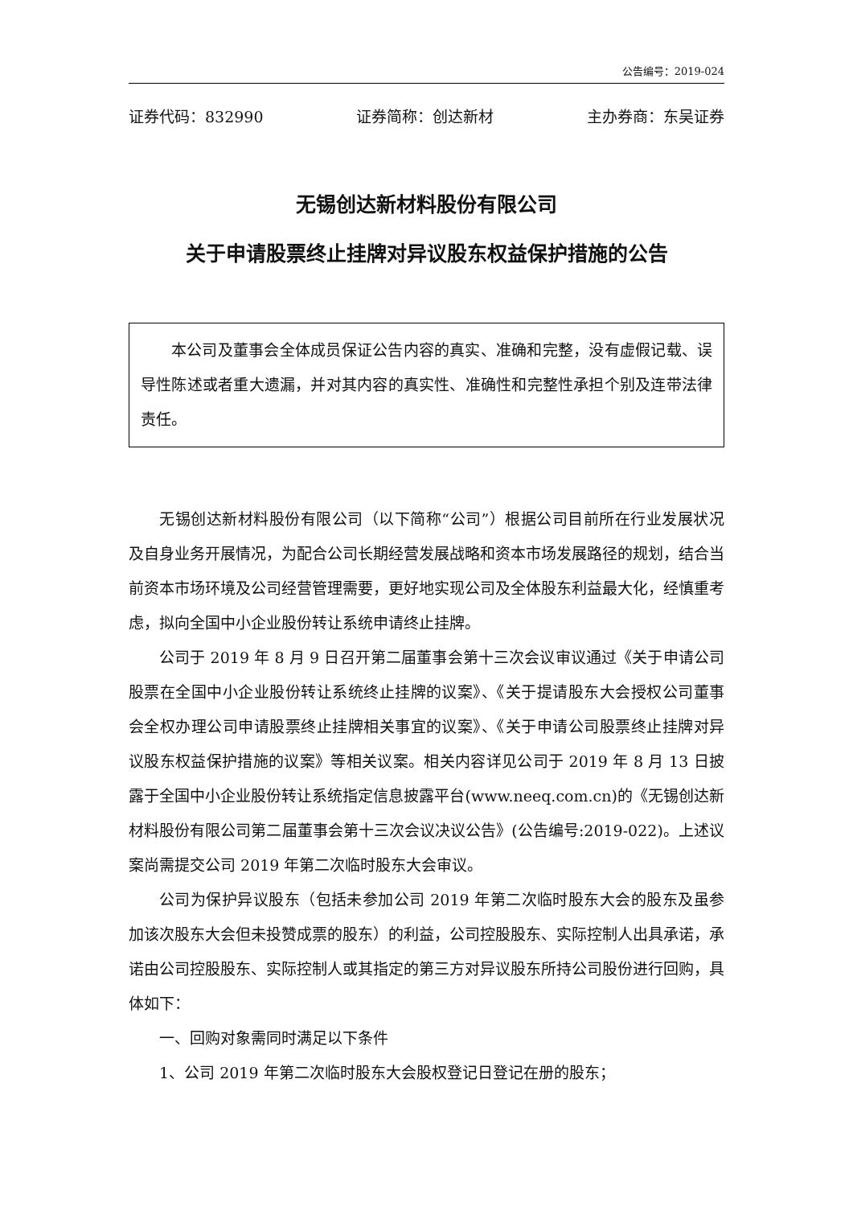公告编号：2019-024
证券代码：832990 证券简称：创达新材 主办券商：东吴证券
无锡创达新材料股份有限公司
关于申请股票终止挂牌对异议股东权益保护措施的公告
本公司及董事会全体成员保证公告内容的真实、准确和完整，没有虚假记载、误导性陈述或者重大遗漏，并对其内容的真实性、准确性和完整性承担个别及连带法律责任。
无锡创达新材料股份有限公司（以下简称“公司”）根据公司目前所在行业发展状况及自身业务开展情况，为配合公司长期经营发展战略和资本市场发展路径的规划，结合当前资本市场环境及公司经营管理需要，更好地实现公司及全体股东利益最大化，经慎重考虑，拟向全国中小企业股份转让系统申请终止挂牌。
公司于 2019 年 8 月 9 日召开第二届董事会第十三次会议审议通过《关于申请公司股票在全国中小企业股份转让系统终止挂牌的议案》、《关于提请股东大会授权公司董事会全权办理公司申请股票终止挂牌相关事宜的议案》、《关于申请公司股票终止挂牌对异议股东权益保护措施的议案》等相关议案。相关内容详见公司于 2019 年 8 月 13 日披露于全国中小企业股份转让系统指定信息披露平台(www.neeq.com.cn)的《无锡创达新材料股份有限公司第二届董事会第十三次会议决议公告》(公告编号:2019-022)。上述议案尚需提交公司 2019 年第二次临时股东大会审议。
公司为保护异议股东（包括未参加公司 2019 年第二次临时股东大会的股东及虽参加该次股东大会但未投赞成票的股东）的利益，公司控股股东、实际控制人出具承诺，承诺由公司控股股东、实际控制人或其指定的第三方对异议股东所持公司股份进行回购，具体如下：
一、回购对象需同时满足以下条件
1、公司 2019 年第二次临时股东大会股权登记日登记在册的股东；